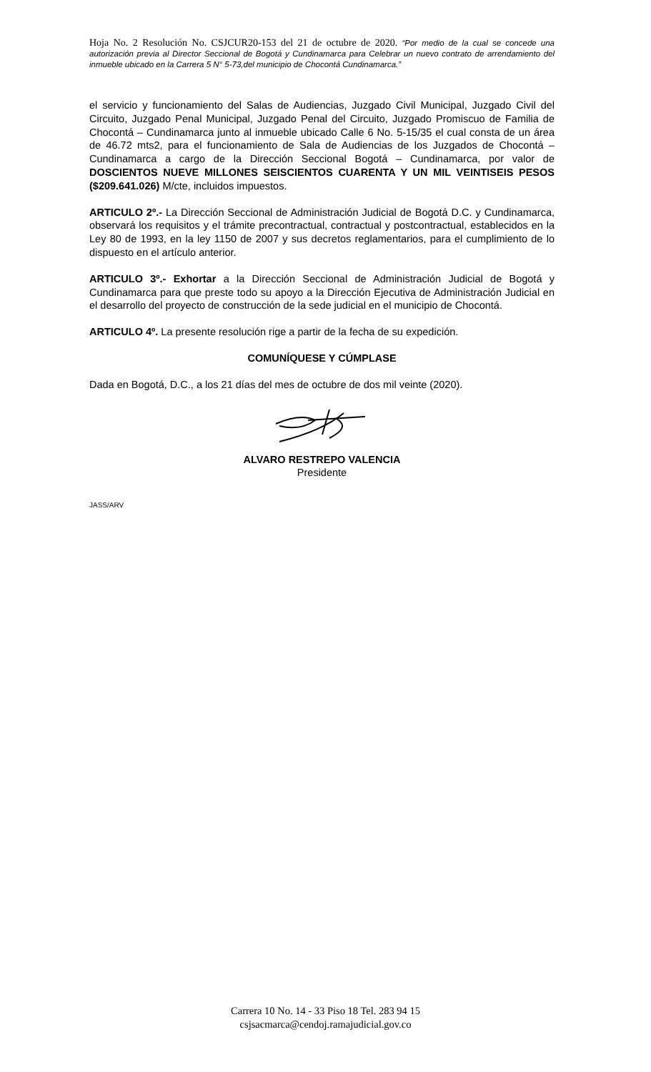Hoja No. 2 Resolución No. CSJCUR20-153 del 21 de octubre de 2020. “Por medio de la cual se concede una autorización previa al Director Seccional de Bogotá y Cundinamarca para Celebrar un nuevo contrato de arrendamiento del inmueble ubicado en la Carrera 5 N° 5-73,del municipio de Chocontá Cundinamarca.”
el servicio y funcionamiento del Salas de Audiencias, Juzgado Civil Municipal, Juzgado Civil del Circuito, Juzgado Penal Municipal, Juzgado Penal del Circuito, Juzgado Promiscuo de Familia de Chocontá – Cundinamarca junto al inmueble ubicado Calle 6 No. 5-15/35 el cual consta de un área de 46.72 mts2, para el funcionamiento de Sala de Audiencias de los Juzgados de Chocontá – Cundinamarca a cargo de la Dirección Seccional Bogotá – Cundinamarca, por valor de DOSCIENTOS NUEVE MILLONES SEISCIENTOS CUARENTA Y UN MIL VEINTISEIS PESOS ($209.641.026) M/cte, incluidos impuestos.
ARTICULO 2º.- La Dirección Seccional de Administración Judicial de Bogotá D.C. y Cundinamarca, observará los requisitos y el trámite precontractual, contractual y postcontractual, establecidos en la Ley 80 de 1993, en la ley 1150 de 2007 y sus decretos reglamentarios, para el cumplimiento de lo dispuesto en el artículo anterior.
ARTICULO 3º.- Exhortar a la Dirección Seccional de Administración Judicial de Bogotá y Cundinamarca para que preste todo su apoyo a la Dirección Ejecutiva de Administración Judicial en el desarrollo del proyecto de construcción de la sede judicial en el municipio de Chocontá.
ARTICULO 4º. La presente resolución rige a partir de la fecha de su expedición.
COMUNÍQUESE Y CÚMPLASE
Dada en Bogotá, D.C., a los 21 días del mes de octubre de dos mil veinte (2020).
ALVARO RESTREPO VALENCIA
Presidente
JASS/ARV
Carrera 10 No. 14 - 33 Piso 18 Tel. 283 94 15
csjsacmarca@cendoj.ramajudicial.gov.co